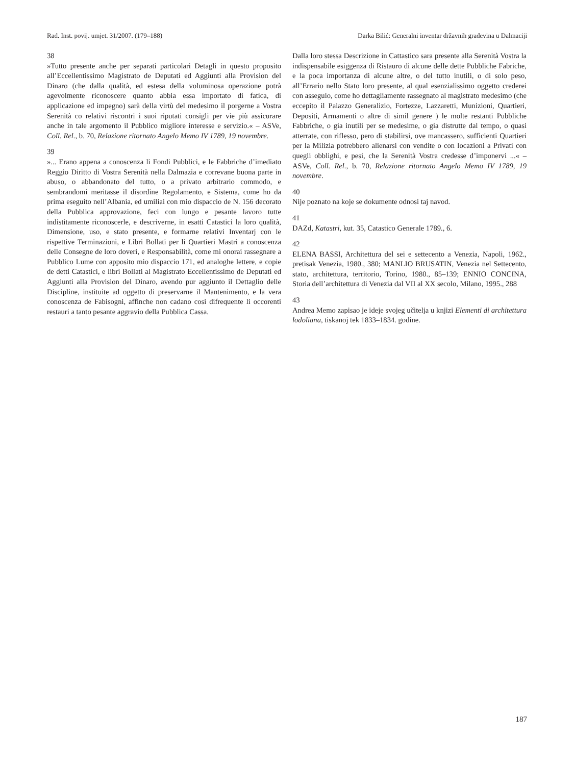Rad. Inst. povij. umjet. 31/2007. (179–188) Darka Bilić: Generalni inventar državnih građevina u Dalmaciji
38
»Tutto presente anche per separati particolari Detagli in questo proposito all’Eccellentissimo Magistrato de Deputati ed Aggiunti alla Provision del Dinaro (che dalla qualità, ed estesa della voluminosa operazione potrà agevolmente riconoscere quanto abbia essa importato di fatica, di applicazione ed impegno) sarà della virtù del medesimo il porgerne a Vostra Serenità co relativi riscontri i suoi riputati consigli per vie più assicurare anche in tale argomento il Pubblico migliore interesse e servizio.« – ASVe, Coll. Rel., b. 70, Relazione ritornato Angelo Memo IV 1789, 19 novembre.
39
»... Erano appena a conoscenza li Fondi Pubblici, e le Fabbriche d’imediato Reggio Diritto di Vostra Serenità nella Dalmazia e correvane buona parte in abuso, o abbandonato del tutto, o a privato arbitrario commodo, e sembrandomi meritasse il disordine Regolamento, e Sistema, come ho da prima eseguito nell’Albania, ed umiliai con mio dispaccio de N. 156 decorato della Pubblica approvazione, feci con lungo e pesante lavoro tutte indistitamente riconoscerle, e descriverne, in esatti Catastici la loro qualità, Dimensione, uso, e stato presente, e formarne relativi Inventarj con le rispettive Terminazioni, e Libri Bollati per li Quartieri Mastri a conoscenza delle Consegne de loro doveri, e Responsabilità, come mi onorai rassegnare a Pubblico Lume con apposito mio dispaccio 171, ed analoghe lettere, e copie de detti Catastici, e libri Bollati al Magistrato Eccellentissimo de Deputati ed Aggiunti alla Provision del Dinaro, avendo pur aggiunto il Dettaglio delle Discipline, instituite ad oggetto di preservarne il Mantenimento, e la vera conoscenza de Fabisogni, affinche non cadano cosi difrequente li occorenti restauri a tanto pesante aggravio della Pubblica Cassa.
Dalla loro stessa Descrizione in Cattastico sara presente alla Serenità Vostra la indispensabile esiggenza di Ristauro di alcune delle dette Pubbliche Fabriche, e la poca importanza di alcune altre, o del tutto inutili, o di solo peso, all’Errario nello Stato loro presente, al qual esenzialissimo oggetto crederei con asseguio, come ho dettagliamente rassegnato al magistrato medesimo (che eccepito il Palazzo Generalizio, Fortezze, Lazzaretti, Munizioni, Quartieri, Depositi, Armamenti o altre di simil genere ) le molte restanti Pubbliche Fabbriche, o gia inutili per se medesime, o gia distrutte dal tempo, o quasi atterrate, con riflesso, pero di stabilirsi, ove mancassero, sufficienti Quartieri per la Milizia potrebbero alienarsi con vendite o con locazioni a Privati con quegli obblighi, e pesi, che la Serenità Vostra credesse d’imponervi ...« – ASVe, Coll. Rel., b. 70, Relazione ritornato Angelo Memo IV 1789, 19 novembre.
40
Nije poznato na koje se dokumente odnosi taj navod.
41
DAZd, Katastri, kut. 35, Catastico Generale 1789., 6.
42
ELENA BASSI, Architettura del sei e settecento a Venezia, Napoli, 1962., pretisak Venezia, 1980., 380; MANLIO BRUSATIN, Venezia nel Settecento, stato, architettura, territorio, Torino, 1980., 85–139; ENNIO CONCINA, Storia dell’architettura di Venezia dal VII al XX secolo, Milano, 1995., 288
43
Andrea Memo zapisao je ideje svojeg učitelja u knjizi Elementi di architettura lodoliana, tiskanoj tek 1833–1834. godine.
187